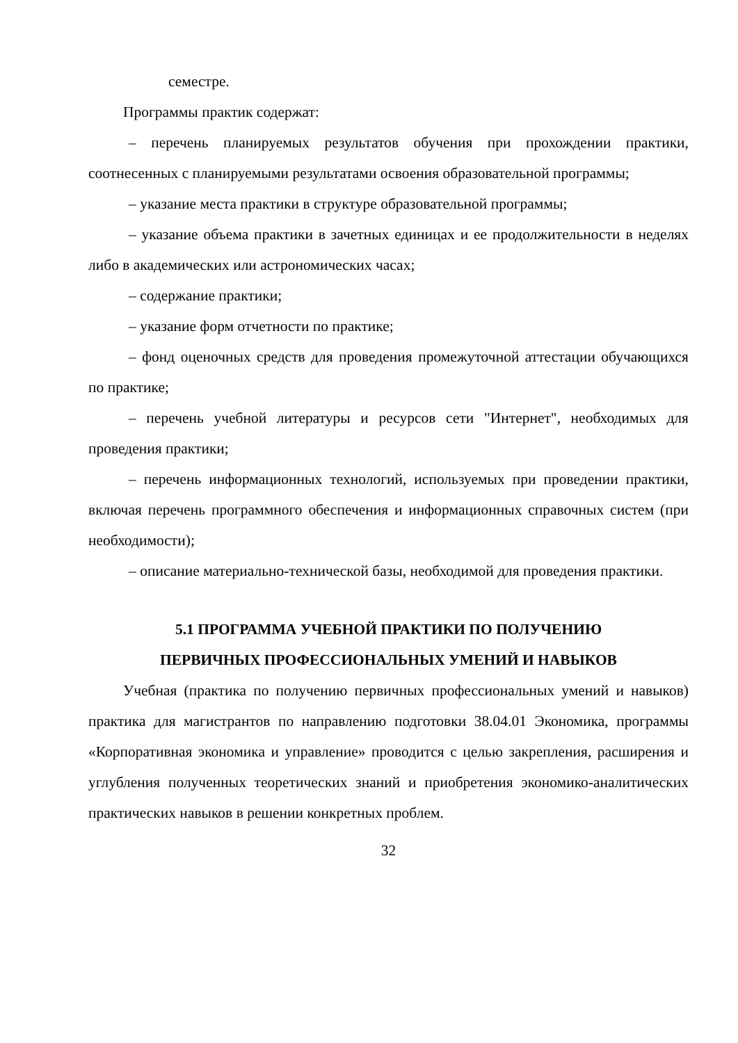семестре.
Программы практик содержат:
– перечень планируемых результатов обучения при прохождении практики, соотнесенных с планируемыми результатами освоения образовательной программы;
– указание места практики в структуре образовательной программы;
– указание объема практики в зачетных единицах и ее продолжительности в неделях либо в академических или астрономических часах;
– содержание практики;
– указание форм отчетности по практике;
– фонд оценочных средств для проведения промежуточной аттестации обучающихся по практике;
– перечень учебной литературы и ресурсов сети "Интернет", необходимых для проведения практики;
– перечень информационных технологий, используемых при проведении практики, включая перечень программного обеспечения и информационных справочных систем (при необходимости);
– описание материально-технической базы, необходимой для проведения практики.
5.1 ПРОГРАММА УЧЕБНОЙ ПРАКТИКИ ПО ПОЛУЧЕНИЮ
ПЕРВИЧНЫХ ПРОФЕССИОНАЛЬНЫХ УМЕНИЙ И НАВЫКОВ
Учебная (практика по получению первичных профессиональных умений и навыков) практика для магистрантов по направлению подготовки 38.04.01 Экономика, программы «Корпоративная экономика и управление» проводится с целью закрепления, расширения и углубления полученных теоретических знаний и приобретения экономико-аналитических практических навыков в решении конкретных проблем.
32